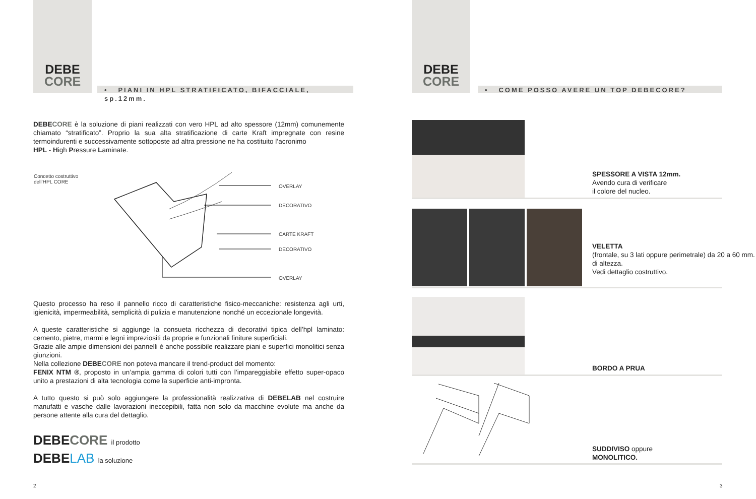DEBE
CORE
• PIANI IN HPL STRATIFICATO, BIFACCIALE, sp.12mm.
DEBECORE è la soluzione di piani realizzati con vero HPL ad alto spessore (12mm) comunemente chiamato “stratificato”. Proprio la sua alta stratificazione di carte Kraft impregnate con resine termoindurenti e successivamente sottoposte ad altra pressione ne ha costituito l’acronimo
HPL - High Pressure Laminate.
Concetto costruttivo
dell’HPL CORE
OVERLAY
DECORATIVO
CARTE KRAFT
DECORATIVO
OVERLAY
Questo processo ha reso il pannello ricco di caratteristiche fisico-meccaniche: resistenza agli urti, igienicità, impermeabilità, semplicità di pulizia e manutenzione nonché un eccezionale longevità.
A queste caratteristiche si aggiunge la consueta ricchezza di decorativi tipica dell’hpl laminato: cemento, pietre, marmi e legni impreziositi da proprie e funzionali finiture superficiali.
Grazie alle ampie dimensioni dei pannelli è anche possibile realizzare piani e superfici monolitici senza giunzioni.
Nella collezione DEBECORE non poteva mancare il trend-product del momento:
FENIX NTM ®, proposto in un’ampia gamma di colori tutti con l’impareggiabile effetto super-opaco unito a prestazioni di alta tecnologia come la superficie anti-impronta.
A tutto questo si può solo aggiungere la professionalità realizzativa di DEBELAB nel costruire manufatti e vasche dalle lavorazioni ineccepibili, fatta non solo da macchine evolute ma anche da persone attente alla cura del dettaglio.
DEBECORE il prodotto
DEBELAB la soluzione
2
DEBE
CORE
• COME POSSO AVERE UN TOP DEBECORE?
SPESSORE A VISTA 12mm.
Avendo cura di verificare
il colore del nucleo.
VELETTA
(frontale, su 3 lati oppure perimetrale) da 20 a 60 mm.
di altezza.
Vedi dettaglio costruttivo.
BORDO A PRUA
SUDDIVISO oppure
MONOLITICO.
3